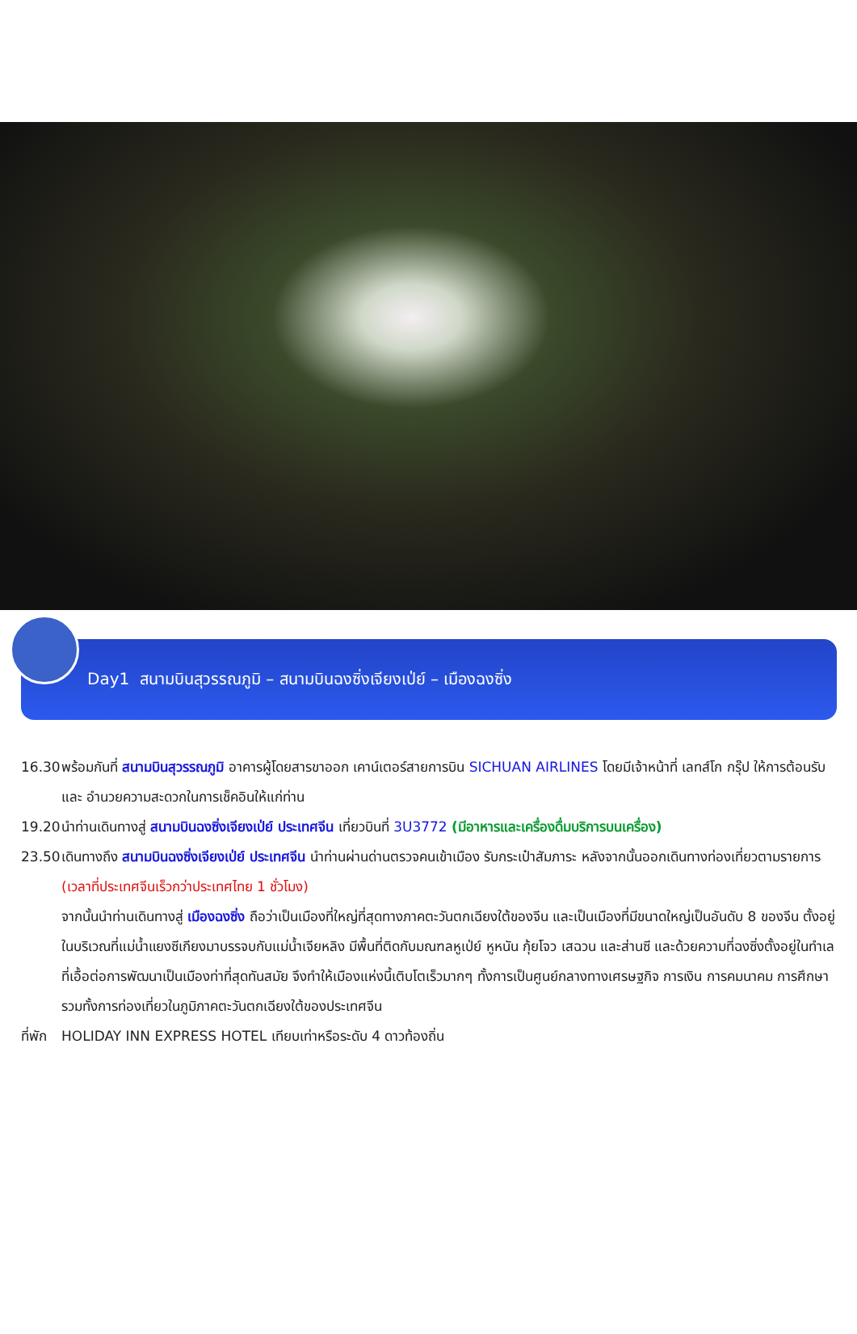Day1 สนามบินสุวรรณภูมิ – สนามบินฉงซิ่งเจียงเป่ย์ – เมืองฉงซิ่ง
16.30 พร้อมกันที่ สนามบินสุวรรณภูมิ อาคารผู้โดยสารขาออก เคาน์เตอร์สายการบิน SICHUAN AIRLINES โดยมีเจ้าหน้าที่ เลทส์โก กรุ๊ป ให้การต้อนรับ และ อำนวยความสะดวกในการเช็คอินให้แก่ท่าน
19.20 นำท่านเดินทางสู่ สนามบินฉงซิ่งเจียงเป่ย์ ประเทศจีน เที่ยวบินที่ 3U3772 (มีอาหารและเครื่องดื่มบริการบนเครื่อง)
23.50 เดินทางถึง สนามบินฉงซิ่งเจียงเป่ย์ ประเทศจีน นำท่านผ่านด่านตรวจคนเข้าเมือง รับกระเป๋าสัมภาระ หลังจากนั้นออกเดินทางท่องเที่ยวตามรายการ (เวลาที่ประเทศจีนเร็วกว่าประเทศไทย 1 ชั่วโมง)
จากนั้นนำท่านเดินทางสู่ เมืองฉงซิ่ง ถือว่าเป็นเมืองที่ใหญ่ที่สุดทางภาคตะวันตกเฉียงใต้ของจีน และเป็นเมืองที่มีขนาดใหญ่เป็นอันดับ 8 ของจีน ตั้งอยู่ในบริเวณที่แม่น้ำแยงซีเกียงมาบรรจบกับแม่น้ำเจียหลิง มีพื้นที่ติดกับมณฑลหูเป่ย์ หูหนัน กุ้ยโจว เสฉวน และส่านซี และด้วยความที่ฉงซิ่งตั้งอยู่ในทำเลที่เอื้อต่อการพัฒนาเป็นเมืองท่าที่สุดทันสมัย จึงทำให้เมืองแห่งนี้เติบโตเร็วมากๆ ทั้งการเป็นศูนย์กลางทางเศรษฐกิจ การเงิน การคมนาคม การศึกษา รวมทั้งการท่องเที่ยวในภูมิภาคตะวันตกเฉียงใต้ของประเทศจีน
ที่พัก HOLIDAY INN EXPRESS HOTEL เทียบเท่าหรือระดับ 4 ดาวท้องถิ่น